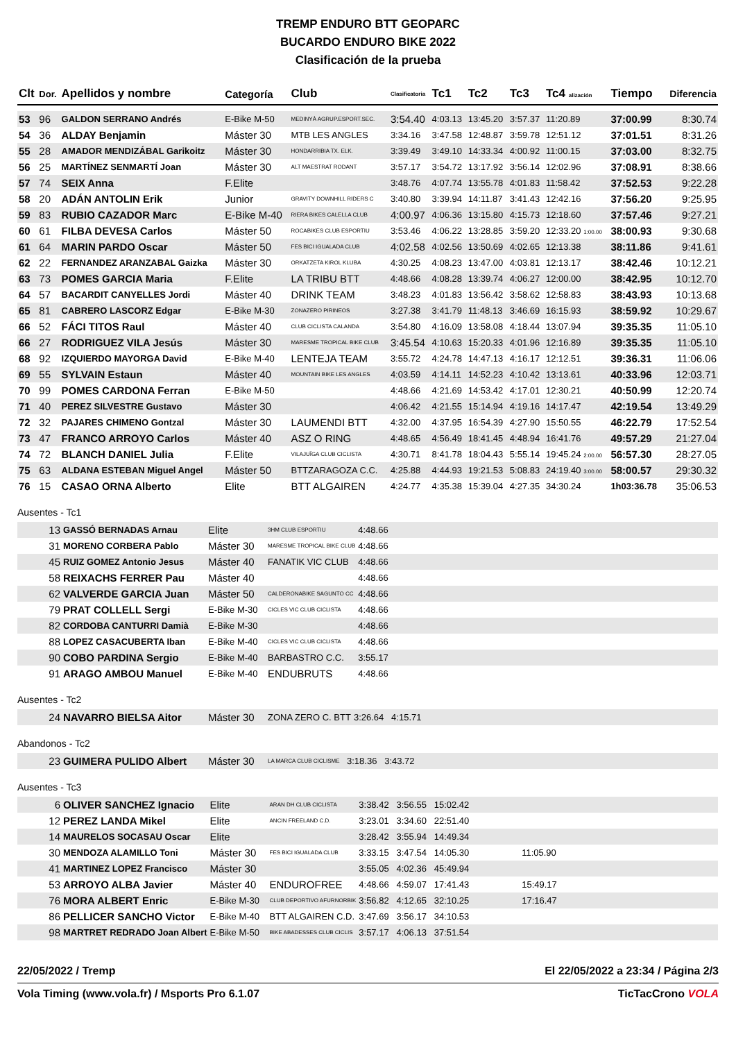TREMP ENDURO BTT GEOPARC
BUCARDO ENDURO BIKE 2022
Clasificación de la prueba
| Clt | Dor. | Apellidos y nombre | Categoría | Club | Clasificatoria | Tc1 | Tc2 | Tc3 | Tc4 alización | Tiempo | Diferencia |
| --- | --- | --- | --- | --- | --- | --- | --- | --- | --- | --- | --- |
| 53 | 96 | GALDON SERRANO Andrés | E-Bike M-50 | MEDINYÀ AGRUP.ESPORT.SEC. | 3:54.40 | 4:03.13 | 13:45.20 | 3:57.37 | 11:20.89 | 37:00.99 | 8:30.74 |
| 54 | 36 | ALDAY Benjamin | Máster 30 | MTB LES ANGLES | 3:34.16 | 3:47.58 | 12:48.87 | 3:59.78 | 12:51.12 | 37:01.51 | 8:31.26 |
| 55 | 28 | AMADOR MENDIZÁBAL Garikoitz | Máster 30 | HONDARRIBIA TX. ELK. | 3:39.49 | 3:49.10 | 14:33.34 | 4:00.92 | 11:00.15 | 37:03.00 | 8:32.75 |
| 56 | 25 | MARTÍNEZ SENMARTÍ Joan | Máster 30 | ALT MAESTRAT RODANT | 3:57.17 | 3:54.72 | 13:17.92 | 3:56.14 | 12:02.96 | 37:08.91 | 8:38.66 |
| 57 | 74 | SEIX Anna | F.Elite | | 3:48.76 | 4:07.74 | 13:55.78 | 4:01.83 | 11:58.42 | 37:52.53 | 9:22.28 |
| 58 | 20 | ADÁN ANTOLIN Erik | Junior | GRAVITY DOWNHILL RIDERS C | 3:40.80 | 3:39.94 | 14:11.87 | 3:41.43 | 12:42.16 | 37:56.20 | 9:25.95 |
| 59 | 83 | RUBIO CAZADOR Marc | E-Bike M-40 | RIERA BIKES CALELLA CLUB | 4:00.97 | 4:06.36 | 13:15.80 | 4:15.73 | 12:18.60 | 37:57.46 | 9:27.21 |
| 60 | 61 | FILBA DEVESA Carlos | Máster 50 | ROCABIKES CLUB ESPORTIU | 3:53.46 | 4:06.22 | 13:28.85 | 3:59.20 | 12:33.20 1:00.00 | 38:00.93 | 9:30.68 |
| 61 | 64 | MARIN PARDO Oscar | Máster 50 | FES BICI IGUALADA CLUB | 4:02.58 | 4:02.56 | 13:50.69 | 4:02.65 | 12:13.38 | 38:11.86 | 9:41.61 |
| 62 | 22 | FERNANDEZ ARANZABAL Gaizka | Máster 30 | ORKATZETA KIROL KLUBA | 4:30.25 | 4:08.23 | 13:47.00 | 4:03.81 | 12:13.17 | 38:42.46 | 10:12.21 |
| 63 | 73 | POMES GARCIA Maria | F.Elite | LA TRIBU BTT | 4:48.66 | 4:08.28 | 13:39.74 | 4:06.27 | 12:00.00 | 38:42.95 | 10:12.70 |
| 64 | 57 | BACARDIT CANYELLES Jordi | Máster 40 | DRINK TEAM | 3:48.23 | 4:01.83 | 13:56.42 | 3:58.62 | 12:58.83 | 38:43.93 | 10:13.68 |
| 65 | 81 | CABRERO LASCORZ Edgar | E-Bike M-30 | ZONAZERO PIRINEOS | 3:27.38 | 3:41.79 | 11:48.13 | 3:46.69 | 16:15.93 | 38:59.92 | 10:29.67 |
| 66 | 52 | FÁCI TITOS Raul | Máster 40 | CLUB CICLISTA CALANDA | 3:54.80 | 4:16.09 | 13:58.08 | 4:18.44 | 13:07.94 | 39:35.35 | 11:05.10 |
| 66 | 27 | RODRIGUEZ VILA Jesús | Máster 30 | MARESME TROPICAL BIKE CLUB | 3:45.54 | 4:10.63 | 15:20.33 | 4:01.96 | 12:16.89 | 39:35.35 | 11:05.10 |
| 68 | 92 | IZQUIERDO MAYORGA David | E-Bike M-40 | LENTEJA TEAM | 3:55.72 | 4:24.78 | 14:47.13 | 4:16.17 | 12:12.51 | 39:36.31 | 11:06.06 |
| 69 | 55 | SYLVAIN Estaun | Máster 40 | MOUNTAIN BIKE LES ANGLES | 4:03.59 | 4:14.11 | 14:52.23 | 4:10.42 | 13:13.61 | 40:33.96 | 12:03.71 |
| 70 | 99 | POMES CARDONA Ferran | E-Bike M-50 | | 4:48.66 | 4:21.69 | 14:53.42 | 4:17.01 | 12:30.21 | 40:50.99 | 12:20.74 |
| 71 | 40 | PEREZ SILVESTRE Gustavo | Máster 30 | | 4:06.42 | 4:21.55 | 15:14.94 | 4:19.16 | 14:17.47 | 42:19.54 | 13:49.29 |
| 72 | 32 | PAJARES CHIMENO Gontzal | Máster 30 | LAUMENDI BTT | 4:32.00 | 4:37.95 | 16:54.39 | 4:27.90 | 15:50.55 | 46:22.79 | 17:52.54 |
| 73 | 47 | FRANCO ARROYO Carlos | Máster 40 | ASZ O RING | 4:48.65 | 4:56.49 | 18:41.45 | 4:48.94 | 16:41.76 | 49:57.29 | 21:27.04 |
| 74 | 72 | BLANCH DANIEL Julia | F.Elite | VILAJUÏGA CLUB CICLISTA | 4:30.71 | 8:41.78 | 18:04.43 | 5:55.14 | 19:45.24 2:00.00 | 56:57.30 | 28:27.05 |
| 75 | 63 | ALDANA ESTEBAN Miguel Angel | Máster 50 | BTTZARAGOZA C.C. | 4:25.88 | 4:44.93 | 19:21.53 | 5:08.83 | 24:19.40 3:00.00 | 58:00.57 | 29:30.32 |
| 76 | 15 | CASAO ORNA Alberto | Elite | BTT ALGAIREN | 4:24.77 | 4:35.38 | 15:39.04 | 4:27.35 | 34:30.24 | 1h03:36.78 | 35:06.53 |
Ausentes - Tc1
| 13 | GASSÓ BERNADAS Arnau | Elite | 3HM CLUB ESPORTIU | 4:48.66 |
| 31 | MORENO CORBERA Pablo | Máster 30 | MARESME TROPICAL BIKE CLUB | 4:48.66 |
| 45 | RUIZ GOMEZ Antonio Jesus | Máster 40 | FANATIK VIC CLUB | 4:48.66 |
| 58 | REIXACHS FERRER Pau | Máster 40 | | 4:48.66 |
| 62 | VALVERDE GARCIA Juan | Máster 50 | CALDERONABIKE SAGUNTO CC | 4:48.66 |
| 79 | PRAT COLLELL Sergi | E-Bike M-30 | CICLES VIC CLUB CICLISTA | 4:48.66 |
| 82 | CORDOBA CANTURRI Damià | E-Bike M-30 | | 4:48.66 |
| 88 | LOPEZ CASACUBERTA Iban | E-Bike M-40 | CICLES VIC CLUB CICLISTA | 4:48.66 |
| 90 | COBO PARDINA Sergio | E-Bike M-40 | BARBASTRO C.C. | 3:55.17 |
| 91 | ARAGO AMBOU Manuel | E-Bike M-40 | ENDUBRUTS | 4:48.66 |
Ausentes - Tc2
| 24 | NAVARRO BIELSA Aitor | Máster 30 | ZONA ZERO C. BTT | 3:26.64 4:15.71 |
Abandonos - Tc2
| 23 | GUIMERA PULIDO Albert | Máster 30 | LA MARCA CLUB CICLISME | 3:18.36 3:43.72 |
Ausentes - Tc3
| 6 | OLIVER SANCHEZ Ignacio | Elite | ARAN DH CLUB CICLISTA | 3:38.42 3:56.55 15:02.42 |
| 12 | PEREZ LANDA Mikel | Elite | ANCIN FREELAND C.D. | 3:23.01 3:34.60 22:51.40 |
| 14 | MAURELOS SOCASAU Oscar | Elite | | 3:28.42 3:55.94 14:49.34 |
| 30 | MENDOZA ALAMILLO Toni | Máster 30 | FES BICI IGUALADA CLUB | 3:33.15 3:47.54 14:05.30 11:05.90 |
| 41 | MARTINEZ LOPEZ Francisco | Máster 30 | | 3:55.05 4:02.36 45:49.94 |
| 53 | ARROYO ALBA Javier | Máster 40 | ENDUROFREE | 4:48.66 4:59.07 17:41.43 15:49.17 |
| 76 | MORA ALBERT Enric | E-Bike M-30 | CLUB DEPORTIVO AFURNORBIK | 3:56.82 4:12.65 32:10.25 17:16.47 |
| 86 | PELLICER SANCHO Victor | E-Bike M-40 | BTT ALGAIREN C.D. | 3:47.69 3:56.17 34:10.53 |
| 98 | MARTRET REDRADO Joan Albert | E-Bike M-50 | BIKE ABADESSES CLUB CICLIS | 3:57.17 4:06.13 37:51.54 |
22/05/2022 / Tremp El 22/05/2022 a 23:34 / Página 2/3
Vola Timing (www.vola.fr) / Msports Pro 6.1.07 TicTacCrono VOLA